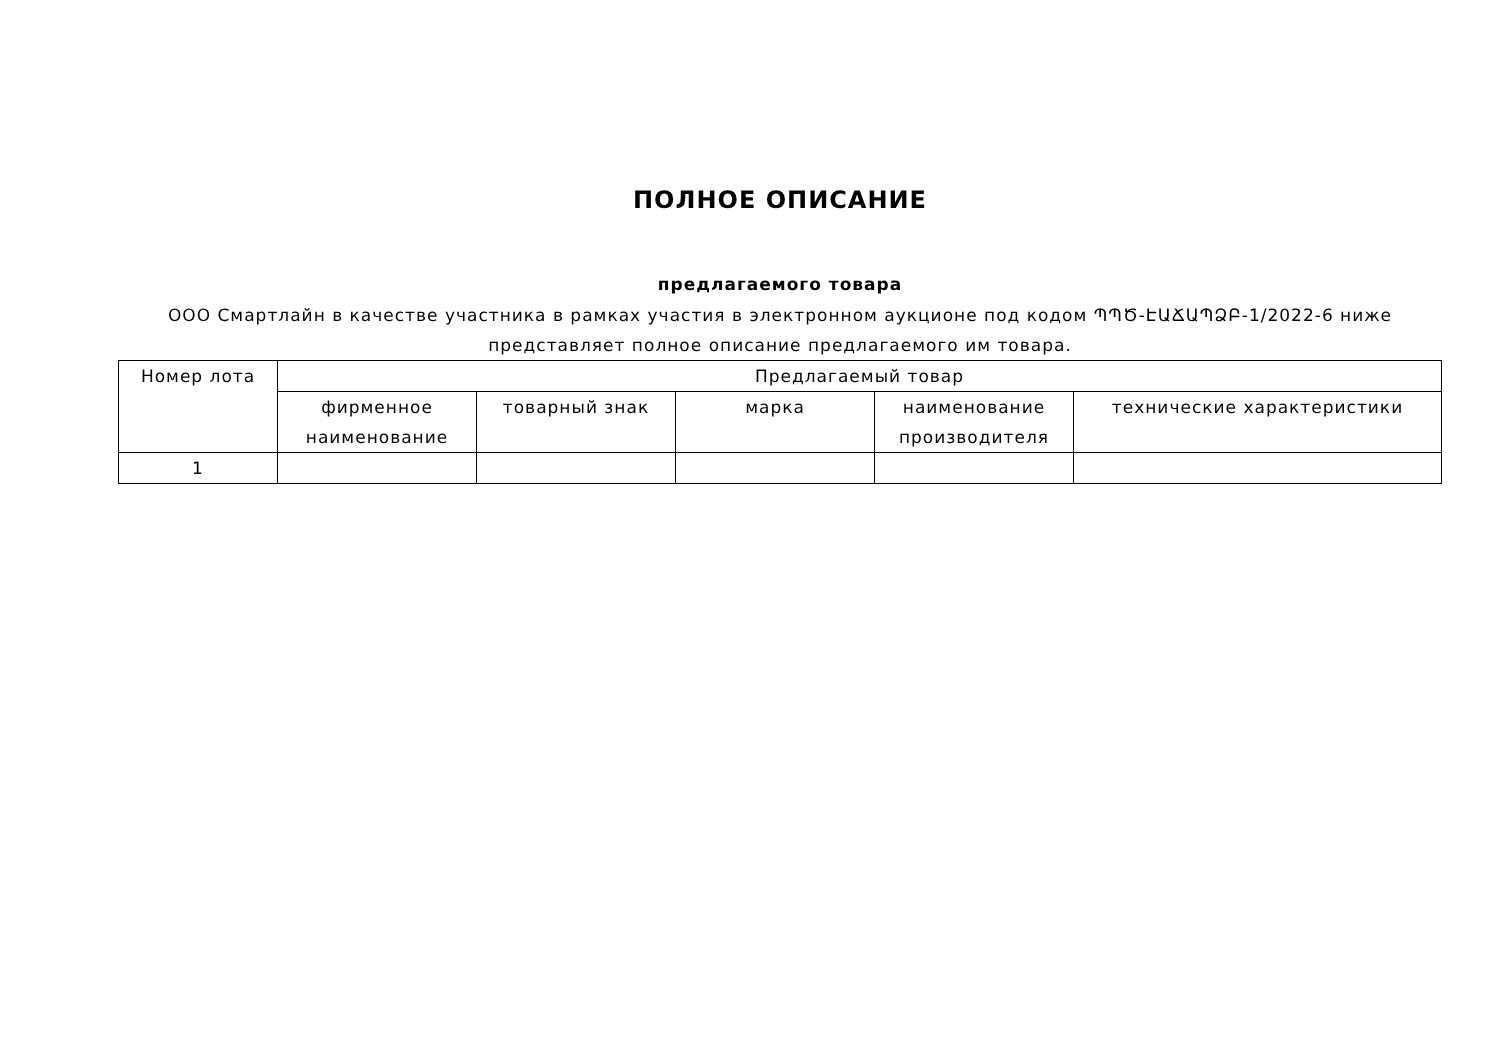ПОЛНОЕ ОПИСАНИЕ
предлагаемого товара
ООО Смартлайн в качестве участника в рамках участия в электронном аукционе под кодом ՊՊԾ-ԷԱՃԱՊՁԲ-1/2022-6 ниже представляет полное описание предлагаемого им товара.
| Номер лота | Предлагаемый товар | | | | |
| --- | --- | --- | --- | --- | --- |
| | фирменное наименование | товарный знак | марка | наименование производителя | технические характеристики |
| 1 | | | | | |